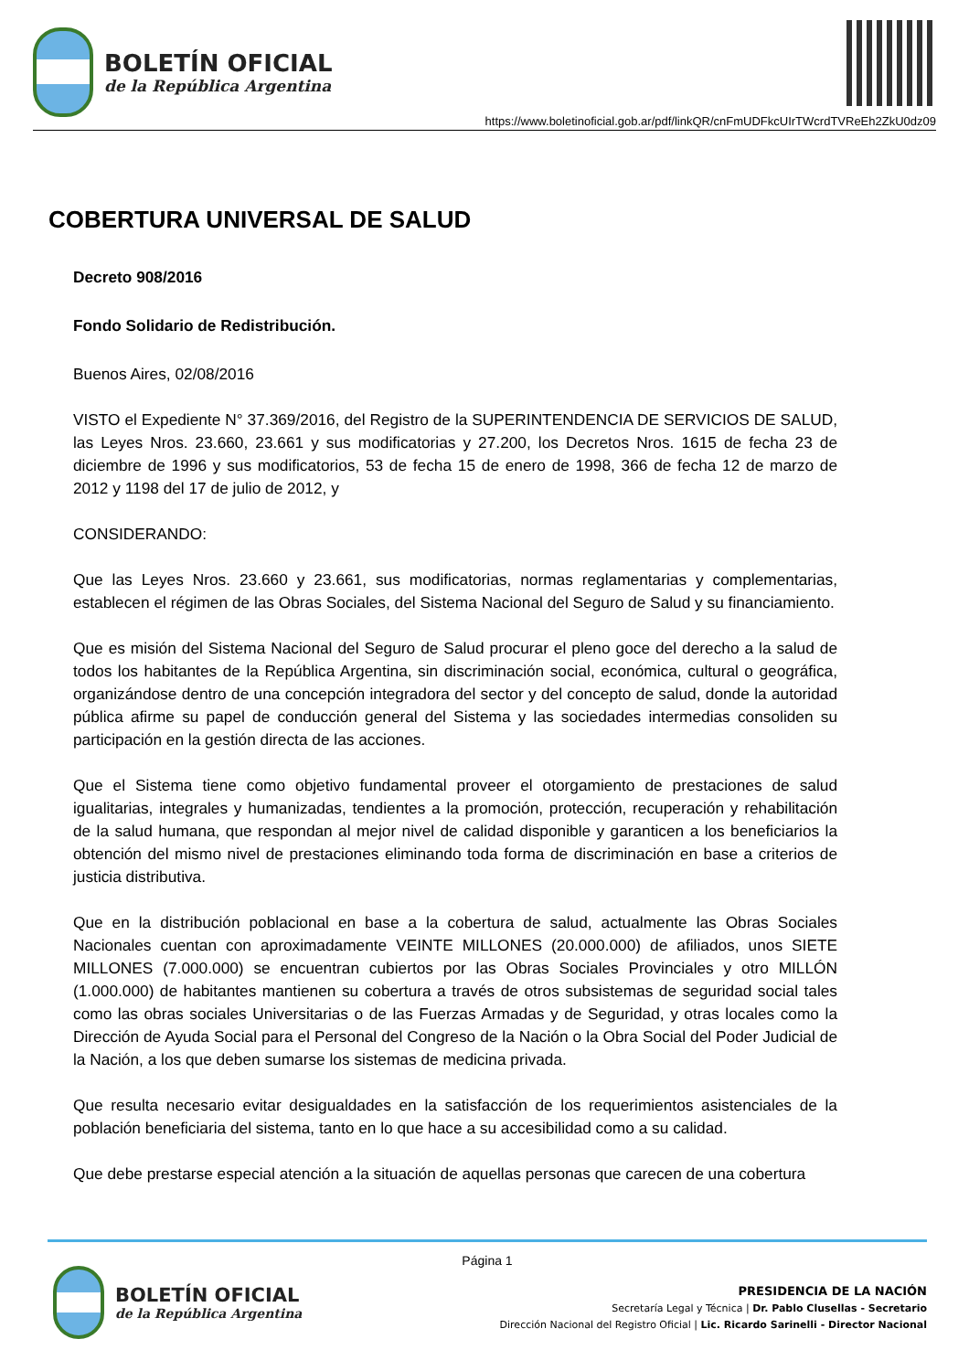BOLETÍN OFICIAL
de la República Argentina
https://www.boletinoficial.gob.ar/pdf/linkQR/cnFmUDFkcUIrTWcrdTVReEh2ZkU0dz09
COBERTURA UNIVERSAL DE SALUD
Decreto 908/2016
Fondo Solidario de Redistribución.
Buenos Aires, 02/08/2016
VISTO el Expediente N° 37.369/2016, del Registro de la SUPERINTENDENCIA DE SERVICIOS DE SALUD, las Leyes Nros. 23.660, 23.661 y sus modificatorias y 27.200, los Decretos Nros. 1615 de fecha 23 de diciembre de 1996 y sus modificatorios, 53 de fecha 15 de enero de 1998, 366 de fecha 12 de marzo de 2012 y 1198 del 17 de julio de 2012, y
CONSIDERANDO:
Que las Leyes Nros. 23.660 y 23.661, sus modificatorias, normas reglamentarias y complementarias, establecen el régimen de las Obras Sociales, del Sistema Nacional del Seguro de Salud y su financiamiento.
Que es misión del Sistema Nacional del Seguro de Salud procurar el pleno goce del derecho a la salud de todos los habitantes de la República Argentina, sin discriminación social, económica, cultural o geográfica, organizándose dentro de una concepción integradora del sector y del concepto de salud, donde la autoridad pública afirme su papel de conducción general del Sistema y las sociedades intermedias consoliden su participación en la gestión directa de las acciones.
Que el Sistema tiene como objetivo fundamental proveer el otorgamiento de prestaciones de salud igualitarias, integrales y humanizadas, tendientes a la promoción, protección, recuperación y rehabilitación de la salud humana, que respondan al mejor nivel de calidad disponible y garanticen a los beneficiarios la obtención del mismo nivel de prestaciones eliminando toda forma de discriminación en base a criterios de justicia distributiva.
Que en la distribución poblacional en base a la cobertura de salud, actualmente las Obras Sociales Nacionales cuentan con aproximadamente VEINTE MILLONES (20.000.000) de afiliados, unos SIETE MILLONES (7.000.000) se encuentran cubiertos por las Obras Sociales Provinciales y otro MILLÓN (1.000.000) de habitantes mantienen su cobertura a través de otros subsistemas de seguridad social tales como las obras sociales Universitarias o de las Fuerzas Armadas y de Seguridad, y otras locales como la Dirección de Ayuda Social para el Personal del Congreso de la Nación o la Obra Social del Poder Judicial de la Nación, a los que deben sumarse los sistemas de medicina privada.
Que resulta necesario evitar desigualdades en la satisfacción de los requerimientos asistenciales de la población beneficiaria del sistema, tanto en lo que hace a su accesibilidad como a su calidad.
Que debe prestarse especial atención a la situación de aquellas personas que carecen de una cobertura
Página 1
BOLETÍN OFICIAL
de la República Argentina
PRESIDENCIA DE LA NACIÓN
Secretaría Legal y Técnica | Dr. Pablo Clusellas - Secretario
Dirección Nacional del Registro Oficial | Lic. Ricardo Sarinelli - Director Nacional